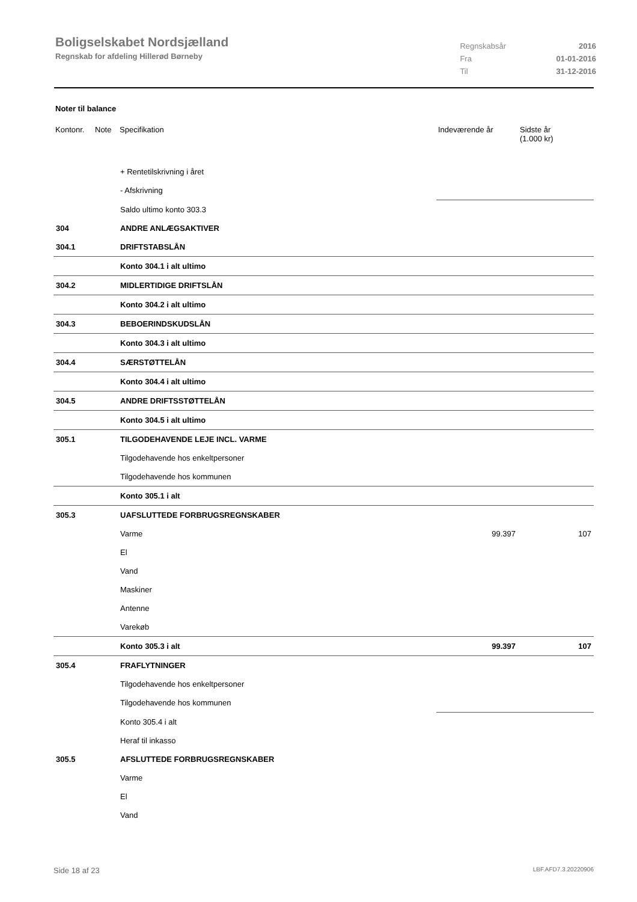Boligselskabet Nordsjælland
Regnskab for afdeling Hillerød Børneby
| Regnskabsår | 2016 |
| Fra | 01-01-2016 |
| Til | 31-12-2016 |
Noter til balance
| Kontonr. | Note | Specifikation | Indeværende år | Sidste år (1.000 kr) |
| --- | --- | --- | --- | --- |
| | | + Rentetilskrivning i året | | |
| | | - Afskrivning | | |
| | | Saldo ultimo konto 303.3 | | |
| 304 | | ANDRE ANLÆGSAKTIVER | | |
| 304.1 | | DRIFTSTABSLÅN | | |
| | | Konto 304.1 i alt ultimo | | |
| 304.2 | | MIDLERTIDIGE DRIFTSLÅN | | |
| | | Konto 304.2 i alt ultimo | | |
| 304.3 | | BEBOERINDSKUDSLÅN | | |
| | | Konto 304.3 i alt ultimo | | |
| 304.4 | | SÆRSTØTTELÅN | | |
| | | Konto 304.4 i alt ultimo | | |
| 304.5 | | ANDRE DRIFTSSTØTTELÅN | | |
| | | Konto 304.5 i alt ultimo | | |
| 305.1 | | TILGODEHAVENDE LEJE INCL. VARME | | |
| | | Tilgodehavende hos enkeltpersoner | | |
| | | Tilgodehavende hos kommunen | | |
| | | Konto 305.1 i alt | | |
| 305.3 | | UAFSLUTTEDE FORBRUGSREGNSKABER | | |
| | | Varme | 99.397 | 107 |
| | | El | | |
| | | Vand | | |
| | | Maskiner | | |
| | | Antenne | | |
| | | Varekøb | | |
| | | Konto 305.3 i alt | 99.397 | 107 |
| 305.4 | | FRAFLYTNINGER | | |
| | | Tilgodehavende hos enkeltpersoner | | |
| | | Tilgodehavende hos kommunen | | |
| | | Konto 305.4 i alt | | |
| | | Heraf til inkasso | | |
| 305.5 | | AFSLUTTEDE FORBRUGSREGNSKABER | | |
| | | Varme | | |
| | | El | | |
| | | Vand | | |
Side 18 af 23 LBF.AFD7.3.20220906